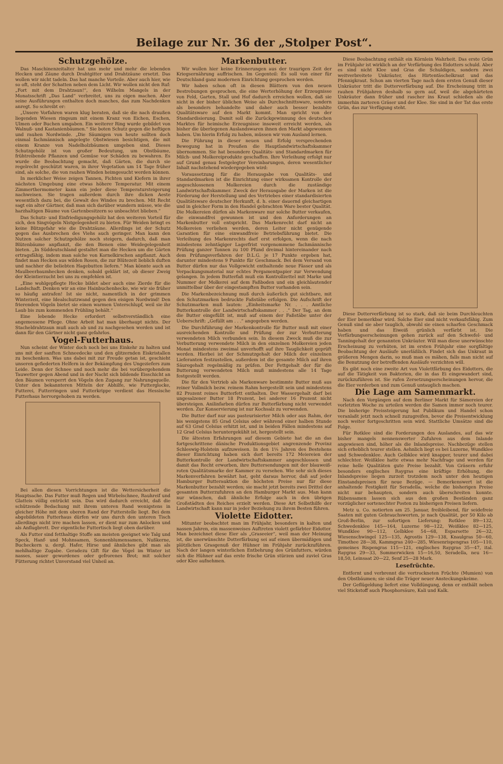Beilage zur Nr. 36 der „Stolper Post“.
Schutzgehölze.
Das Maschinenzeitalter hat uns mehr und mehr die lebenden Hecken und Zäune durch Drahtgitter und Drahtzäune ersetzt. Das wollen wir nicht tadeln. Das hat manche Vorteile. Aber auch hier, wie so oft, steht der Schatten neben dem Licht. Wir wollen nicht den Ruf: „Fort mit dem Drahtzaun!“, den Wilhelm Mangels in der Monatsschrift „Das Land“ verbreitet, uns zu eigen machen. Aber seine Ausführungen enthalten doch manches, das zum Nachdenken anregt. So schreibt er:
„Unsere Vorfahren waren klug beraten, daß sie die nach draußen liegenden Wiesen ringsum mit einem Kranz von Eichen, Eschen, Ulmen oder Buchen umgaben. Ein weiterer Ring wurde gebildet von Walnuß- und Kastanienbäumen.“ Sie boten Schutz gegen die heftigen und rauhen Nordwinde. „Die Säumigen von heute sollten doch einmal fachmännisch angelegte Obstwiesen besichtigen, die mit einem Kranze von Nadelholzbäumen umgeben sind. Dieses Schutzgehölz ist von großer Bedeutung, um Obstbäume, frühtreibende Pflanzen und Gemüse vor Schäden zu bewahren. Es wurde die Beobachtung gemacht, daß Gärten, die durch sie regelrecht geschützt waren, in ihrer Vegetation um 14 Tage früher sind, als solche, die von rauhen Winden heimgesucht werden können.
In merklicher Weise zeigen Tannen, Fichten und Kiefern in ihrer nächsten Umgebung eine etwas höhere Temperatur. Mit einem Zimmerthermometer kann ein jeder diese Temperatursteigerung nachweisen. Sie tragen außerdem durch ihre dicken Aeste wesentlich dazu bei, die Gewalt des Windes zu brechen. Mit Recht sagt ein alter Gärtner, daß man sich darüber wundern müsse, wie die harzhaltigen Bäume von Gartenbesitzern so unbeachtet blieben.“
Das Schutz- und Einfriedigungsgehölz hat den weiteren Vorteil für sich, den Singvögeln Nistgelegenheit zu bieten. Für Weiden bringt es keine Blitzgefahr wie die Drahtzäune. Allerdings ist der Schutz gegen das Ausbrechen des Viehs auch geringer. Man kann den Nutzen solcher Schutzgehölze noch steigern, dadurch, daß man Blütenbäume anpflanzt, die den Bienen eine Weidegelegenheit bieten. „In Süddeutschland gestaltet man die Hecken um die Gärten ertragsfähig, indem man solche von Kornelkirschen anpflanzt. Auch findet man Hecken aus wilden Rosen, die zur Blütezeit lieblich duften und nachher die beliebten Hagebutten liefern.“ Man könnte auch an Maulbeerbaumhecken denken, sobald geklärt ist, ob dieser Zweig der Kleintierzucht bei uns zu empfehlen ist.
„Eine wohlgepflegte Hecke bildet aber auch eine Zierde für die Landschaft. Denken wir an eine Hainbuchenhecke, wie wir sie früher so häufig antrafen! Ist sie nicht, namentlich in der grimmen Winterzeit, eine Idealschutzwand gegen den eisigen Nordwind! Den frierenden Vögeln bietet sie einen warmen Unterschlupf, weil sie ihr Laub bis zum kommenden Frühling behält.“
Eine lebende Hecke erfordert selbstverständlich eine angemessene Pflege. Ohne Arbeit hat man überhaupt nichts. Der Stacheldrahtzaun muß auch ab und zu nachgesehen werden und ist dann für den Gärtner nicht ganz gefahrlos.
Vogel-Futterhaus.
Nun scheint der Winter doch noch bei uns Einkehr zu halten und uns mit der sanften Schneedecke und den glitzernden Eiskristallen zu beschenken. Was uns dabei mit zur Freude getan ist, geschieht unseren gefiederten Helfern in der Bekämpfung des Ungeziefers zum Leide. Denn der Schnee und noch mehr die bei vorübergehendem Tauwetter gegen Abend und in der Nacht sich bildende Eisschicht an den Bäumen versperrt den Vögeln den Zugang zur Nahrungsquelle. Unter den bekannteren Mitteln der Abhilfe, wie Futterglocke, Futterei, Futterringen und Futterkrippe verdient das Hessische Futterhaus hervorgehoben zu werden.
Bei allen diesen Vorrichtungen ist die Wettersicherheit die Hauptsache. Das Futter muß Regen und Wirbelschnee, Rauhreif und Glatteis völlig entrückt sein. Das wird dadurch erreicht, daß die schützende Bedachung mit ihrem unteren Rand wenigstens in gleicher Höhe mit dem oberen Rand der Futterstelle liegt. Bei dem abgebildeten Futterhaus dürfen wir uns durch den unteren Tisch allerdings nicht irre machen lassen, er dient nur zum Anlocken und als Anflugbrett. Der eigentliche Futtertisch liegt oben darüber.
Als Futter sind fetthaltige Stoffe am meisten geeignet wie Talg und Speck, Hanf- und Mohnsamen, Sonnenblumensamen, Nußkerne, Bucheckern u. dergl. Hafer, Hirse und ähnliches gibt man als mehlhaltige Zugabe. Geradezu Gift für die Vögel im Winter ist nasses, sauer gewordenes oder gefrorenes Brot; mit solcher Fütterung richtet Unverstand viel Unheil an.
Markenbutter.
Wir wollen hier keine Erinnerungen aus der traurigen Zeit der Kriegsernährung auffrischen. Im Gegenteil: Es soll von einer für Deutschland ganz modernen Einrichtung gesprochen werden.
Wir haben schon oft in diesen Blättern von den neuen Bestrebungen gesprochen, die eine Werterhöhung der Erzeugnisse von Feld, Garten, Stall und Hof dadurch erreichen wollen, daß sie nicht in der bisher üblichen Weise als Durchschnittsware, sondern als besonders behandelte und daher auch besser bezahlte Qualitätsware auf den Markt kommt. Man spricht von der Standardisierung. Damit soll die Zurückgewinnung des deutschen Marktes für heimische Erzeugnisse insoweit erreicht werden, als bisher die überlegenen Auslandswaren ihnen den Markt abgewonnen haben. Um hierin Erfolg zu haben, müssen wir vom Ausland lernen.
Die Führung in dieser neuen und Erfolg versprechenden Bewegung hat in Preußen die Hauptlandwirtschaftskammer übernommen. Sie hat besondere Qualitäts- und Standardmarken für Milch- und Molkereiprodukte geschaffen. Ihre Verleihung erfolgt nur auf Grund genau festgelegter Vereinbarungen, deren wesentlicher Inhalt nachstehend wiedergegeben wird:
Voraussetzung für die Herausgabe von Qualitäts- und Standardmarken ist die Einrichtung einer wirksamen Kontrolle der angeschlossenen Molkereien durch die zuständige Landwirtschaftskammer. Zweck der Herausgabe der Marken ist die Förderung der Herstellung und des Vertriebes einer standardisierten Qualitätsware deutscher Herkunft, d. h. einer dauernd gleichartigen und in gleicher Form in den Handel gebrachten Ware bester Qualität. Die Molkereien dürfen als Markenware nur solche Butter verkaufen, die einwandfrei gewonnen ist und den Anforderungen an Markenbutter voll entspricht. Das Markenrecht darf nicht an Molkereien verliehen werden, deren Leiter nicht genügende Garantien für eine einwandfreie Betriebsführung bietet. Die Verleihung des Markenrechts darf erst erfolgen, wenn die nach mindestens zehntägiger Lagerfrist vorgenommene fachmännische Prüfung ganzer Tonnen zu 100 Pfund dreimal hintereinander nach dem Prüfungsverfahren der D.L.G. je 17 Punkte ergeben hat, darunter mindestens 9 Punkte für Geschmack. Bei dem Versand von Butter dürfen nur das Vollgewicht enthaltende neue Fässer und als Verpackungsmaterial nur echtes Pergamentpapier zur Verwendung gelangen. In jedem Butterfaß muß ein Kontrollzettel mit Marke und Nummer der Molkerei auf dem Faßboden und ein gleichlautender unmittelbar über der eingestampften Butter vorhanden sein.
Die Markenbezeichnung muß durch äußerlich gut sichtbare, mit den Schutzmarken bedruckte Faßstäbe erfolgen. Die Aufschrift der Schutzmarken muß lauten: „Einheitsmarke Nr. . . . Amtliche Butterkontrolle der Landwirtschaftskammer . . .“ Der Tag, an dem die Butter eingefüllt ist, muß auf einem der Faßstäbe unter der Ueberschrift: „Gefüllt am . . .“ angegeben werden.
Die Durchführung der Markenkontrolle für Butter muß mit einer ausreichenden Kontrolle und Prüfung der zur Verbutterung verwendeten Milch verbunden sein. In diesem Zweck muß die zur Verbutterung verwendete Milch in den einzelnen Molkereien jeden Monat mindestens zweimal unverhofft auf ihre Tauglichkeit geprüft werden. Hierbei ist der Schmutzgehalt der Milch der einzelnen Lieferanten festzustellen, außerdem ist die gesamte Milch auf ihren Säuregehalt regelmäßig zu prüfen. Der Fettgehalt der für die Butterung verwendeten Milch muß mindestens alle 14 Tage festgestellt werden.
Die für den Vertrieb als Markenware bestimmte Butter muß aus reiner Vollmilch bezw. reinem Rahm hergestellt sein und mindestens 82 Prozent reines Butterfett enthalten. Der Wassergehalt darf bei ungesalzener Butter 18 Prozent, bei anderer 16 Prozent nicht übersteigen. Anilinfarben dürfen zur Butterfärbung nicht verwendet werden. Zur Konservierung ist nur Kochsalz zu verwenden.
Die Butter darf nur aus pasteurisierter Milch oder aus Rahm, der bis wenigstens 85 Grad Celsius oder während einer halben Stunde auf 63 Grad Celsius erhitzt ist, und in beiden Fällen mindestens auf 12 Grad Celsius heruntergekühlt ist, hergestellt sein.
Die ältesten Erfahrungen auf diesem Gebiete hat die an das fortgeschrittene dänische Produktionsgebiet angrenzende Provinz Schleswig-Holstein aufzuweisen. In den 1¼ Jahren des Bestehens dieser Einrichtung haben sich dort bereits 172 Meiereien der Butterkontrolle der Landwirtschaftskammer angeschlossen und damit das Recht erworben, ihre Buttersendungen mit der blauweiß-roten Qualitätsmarke der Kammer zu versehen. Wie sehr sich dieses Markenverfahren bewährt hat, geht daraus hervor, daß auf jeder Hamburger Butterauktion die höchsten Preise nur für diese Markenbutter bezahlt werden; sie macht jetzt bereits zwei Drittel der gesamten Butterzufuhren an den Hamburger Markt aus. Man kann nur wünschen, daß ähnliche Erfolge auch in den übrigen Großstädten des Reiches erzielt werden. Diese Art Selbsthilfe der Landwirtschaft kann nur in jeder Beziehung zu ihrem Besten führen.
Violette Eidotter.
Mitunter beobachtet man im Frühjahr, besonders in kalten und nassen Jahren, ein massenweises Auftreten violett gefärbter Eidotter. Man bezeichnet diese Eier als „Grase​eier“, weil man der Meinung ist, die unerwünschte Dotterfärbung sei auf einen übermäßigen und plötzlichen Grasgenuß der Hühner im Frühjahr zurückzuführen. Nach der langen winterlichen Entbehrung des Grünfutters, würden sich die Hühner auf das erste frische Grün stürzen und zuviel Gras oder Klee aufnehmen.
Diese Beobachtung enthält ein Körnlein Wahrheit. Das erste Grün im Frühjahr ist wirklich an der Verfärbung des Eidotters schuld. Aber es sind nicht Klee und Gras die Schuldigen, sondern zwei weitverbreitete Unkräuter, das Hirtentäschelkraut und das Pfennigkraut. Schon am vierten Tage nach dem ersten Genuß dieser Unkräuter tritt die Dotterverfärbung auf. Die Erscheinung tritt in rauhen Frühjahren deshalb so gern auf, weil die abgehärteten Unkräuter dann früher und rascher ins Kraut schießen als die immerhin zarteren Gräser und der Klee. Sie sind in der Tat das erste Grün, das zur Verfügung steht.
Diese Dotterverfärbung ist so stark, daß sie beim Durchleuchten der Eier bemerkbar wird. Solche Eier sind nicht verkaufsfähig. Zum Genuß sind sie aber tauglich, obwohl sie einen scharfen Geschmack haben und das Eiweiß grünlich verfärbt ist. Die Verfärbungserscheinungen gehen zurück auf den Schwefel- und Tanningehalt der genannten Unkräuter. Will man diese unerwünschte Erscheinung zu verhüten, ist im ersten Frühjahr eine sorgfältige Beobachtung der Ausläufe unerläßlich. Findet sich das Unkraut in größeren Mengen darin, so muß man es mähen, falls man nicht auf die Benutzung der betreffenden Ausläufe verzichten will.
Es gibt noch eine zweite Art von Violettfärbung des Eidotters, die auf die Tätigkeit von Bakterien, die in das Ei eingewandert sind, zurückzuführen ist. Sie rufen Zersetzungserscheinungen hervor, die die Eier verderben und zum Genuß untauglich machen.
Die Lage am Samenmarkt.
Nach den Vorgängen auf dem Berliner Markt für Sämereien der vorletzten Woche zu urteilen werden die Samen immer noch teurer. Die bisherige Preissteigerung hat Publikum und Handel schon veranlaßt jetzt noch schnell zuzugreifen, bevor die Preisentwicklung noch weiter fortgeschritten sein wird. Stattliche Umsätze sind die Folge.
Für Rotklee sind die Forderungen des Auslandes, auf das wir bisher mangels nennenswerter Zufuhren aus dem Inlande angewiesen sind, höher als die Inlandspreise. Nachbezüge stellen sich erheblich teurer stellen. Aehnlich liegt es bei Luzerne, Wundklee und Schwedenklee. Auch Gelbklee wird knapper, teurer und dabei schlechter. Weißklee hatte etwas mehr Nachfrage und werden für reine helle Qualitäten gute Preise bezahlt. Von Gräsern erfuhr besonders englisches Raygras eine kräftige Erhöhung, die Inlandspreise liegen zurzeit trotzdem noch unter den heutigen Einstandspreisen für neue Bezüge. — Bemerkenswert ist die anhaltende Festigkeit für Seradella, welche die bisherigen Preise nicht nur behaupten, sondern auch überschreiten konnte. Rübensamen lassen sich aus den großen Beständen ganz vorzüglicher sortenechter Posten zu bisherigen Preisen liefern.
Metz u. Co. notierten am 25. Januar, freibleibend, für seidefreie Saaten mit guten Gebrauchswerten, je nach Qualität, per 50 Kilo ab Groß-Berlin, zur sofortigen Lieferung: Rotklee 89—132, Schwedenklee 145—164, Luzerne 98—122, Weißklee 82—125, Wundklee 90—112, Gelbklee 54—68, Esparsette 26—32, Wiesenschwingel 125—135, Agrostis 129—138, Knaulgras 50—60, Timothee 28—38, Kammgras 240—285, Wiesenrispengras 105—110, gemeines Rispengras 115—121, englisches Raygras 35—47, ital. Raygras 29—33, Sommerwicken 15—16,50, Seradella, neu 16—18,50, Leinsaat 20—22, Senf 25—28 Mark.
Lesefrüchte.
Entfernt und verbrennt die vertrockneten Früchte (Mumien) von den Obstbäumen; sie sind die Träger neuer Ansteckungskeime.
Der Geflügeldung liefert eine Volldüngung, denn er enthält neben viel Stickstoff auch Phosphorsäure, Kali und Kalk.